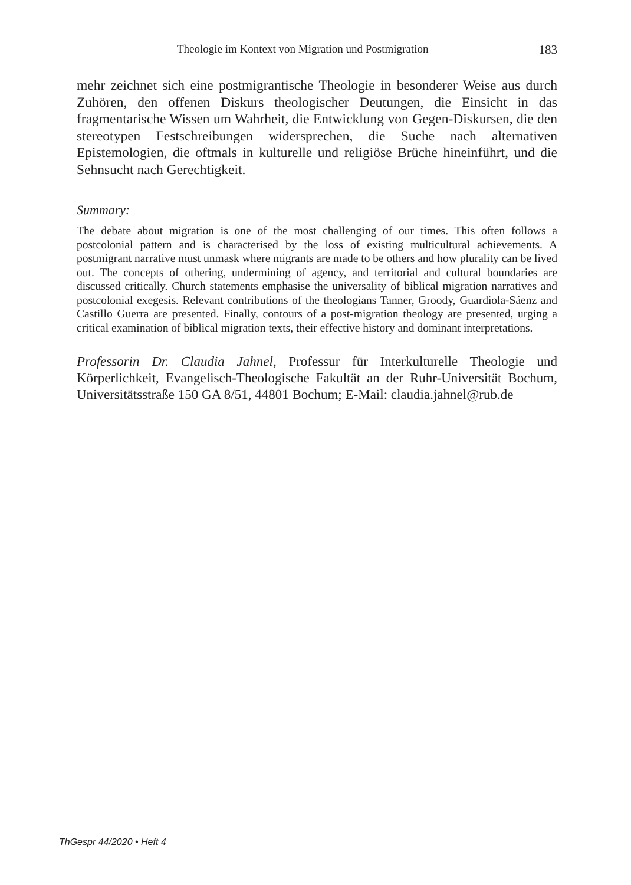Theologie im Kontext von Migration und Postmigration 183
mehr zeichnet sich eine postmigrantische Theologie in besonderer Weise aus durch Zuhören, den offenen Diskurs theologischer Deutungen, die Einsicht in das fragmentarische Wissen um Wahrheit, die Entwicklung von Gegen-Diskursen, die den stereotypen Festschreibungen widersprechen, die Suche nach alternativen Epistemologien, die oftmals in kulturelle und religiöse Brüche hineinführt, und die Sehnsucht nach Gerechtigkeit.
Summary:
The debate about migration is one of the most challenging of our times. This often follows a postcolonial pattern and is characterised by the loss of existing multicultural achievements. A postmigrant narrative must unmask where migrants are made to be others and how plurality can be lived out. The concepts of othering, undermining of agency, and territorial and cultural boundaries are discussed critically. Church statements emphasise the universality of biblical migration narratives and postcolonial exegesis. Relevant contributions of the theologians Tanner, Groody, Guardiola-Sáenz and Castillo Guerra are presented. Finally, contours of a post-migration theology are presented, urging a critical examination of biblical migration texts, their effective history and dominant interpretations.
Professorin Dr. Claudia Jahnel, Professur für Interkulturelle Theologie und Körperlichkeit, Evangelisch-Theologische Fakultät an der Ruhr-Universität Bochum, Universitätsstraße 150 GA 8/51, 44801 Bochum; E-Mail: claudia.jahnel@rub.de
ThGespr 44/2020 • Heft 4